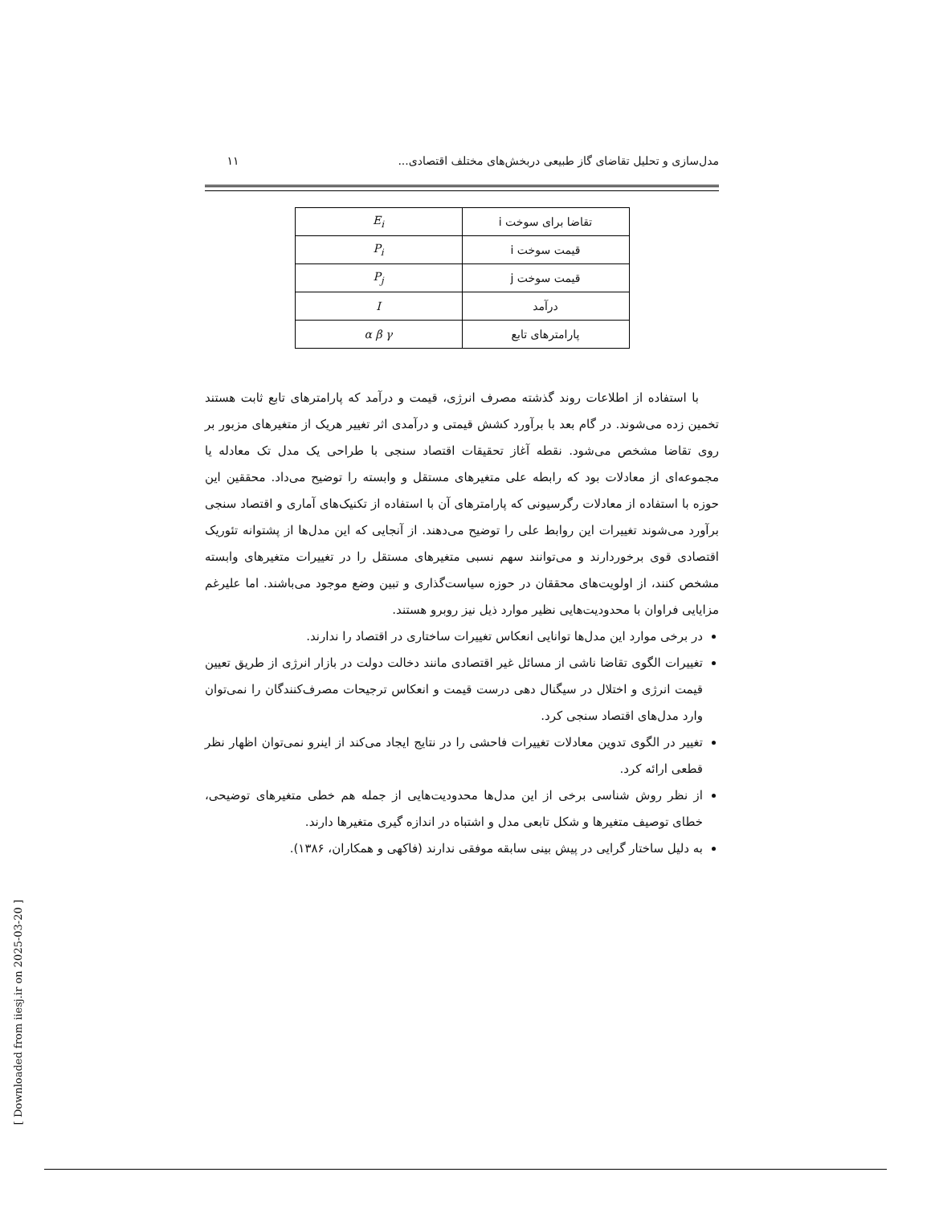مدل‌سازی و تحلیل تقاضای گاز طبیعی دربخش‌های مختلف اقتصادی... ۱۱
| تقاضا برای سوخت i | E<sub>i</sub> |
| قیمت سوخت i | P<sub>i</sub> |
| قیمت سوخت j | P<sub>j</sub> |
| درآمد | I |
| پارامترهای تابع | α β γ |
با استفاده از اطلاعات روند گذشته مصرف انرژی، قیمت و درآمد که پارامترهای تابع ثابت هستند تخمین زده می‌شوند. در گام بعد با برآورد کشش قیمتی و درآمدی اثر تغییر هریک از متغیرهای مزبور بر روی تقاضا مشخص می‌شود. نقطه آغاز تحقیقات اقتصاد سنجی با طراحی یک مدل تک معادله یا مجموعه‌ای از معادلات بود که رابطه علی متغیرهای مستقل و وابسته را توضیح می‌داد. محققین این حوزه با استفاده از معادلات رگرسیونی که پارامترهای آن با استفاده از تکنیک‌های آماری و اقتصاد سنجی برآورد می‌شوند تغییرات این روابط علی را توضیح می‌دهند. از آنجایی که این مدل‌ها از پشتوانه تئوریک اقتصادی قوی برخوردارند و می‌توانند سهم نسبی متغیرهای مستقل را در تغییرات متغیرهای وابسته مشخص کنند، از اولویت‌های محققان در حوزه سیاست‌گذاری و تبین وضع موجود می‌باشند. اما علیرغم مزایایی فراوان با محدودیت‌هایی نظیر موارد ذیل نیز روبرو هستند.
در برخی موارد این مدل‌ها توانایی انعکاس تغییرات ساختاری در اقتصاد را ندارند.
تغییرات الگوی تقاضا ناشی از مسائل غیر اقتصادی مانند دخالت دولت در بازار انرژی از طریق تعیین قیمت انرژی و اختلال در سیگنال دهی درست قیمت و انعکاس ترجیحات مصرف‌کنندگان را نمی‌توان وارد مدل‌های اقتصاد سنجی کرد.
تغییر در الگوی تدوین معادلات تغییرات فاحشی را در نتایج ایجاد می‌کند از اینرو نمی‌توان اظهار نظر قطعی ارائه کرد.
از نظر روش شناسی برخی از این مدل‌ها محدودیت‌هایی از جمله هم خطی متغیرهای توضیحی، خطای توصیف متغیرها و شکل تابعی مدل و اشتباه در اندازه گیری متغیرها دارند.
به دلیل ساختار گرایی در پیش بینی سابقه موفقی ندارند (فاکهی و همکاران، ۱۳۸۶).
[ Downloaded from iiesj.ir on 2025-03-20 ]